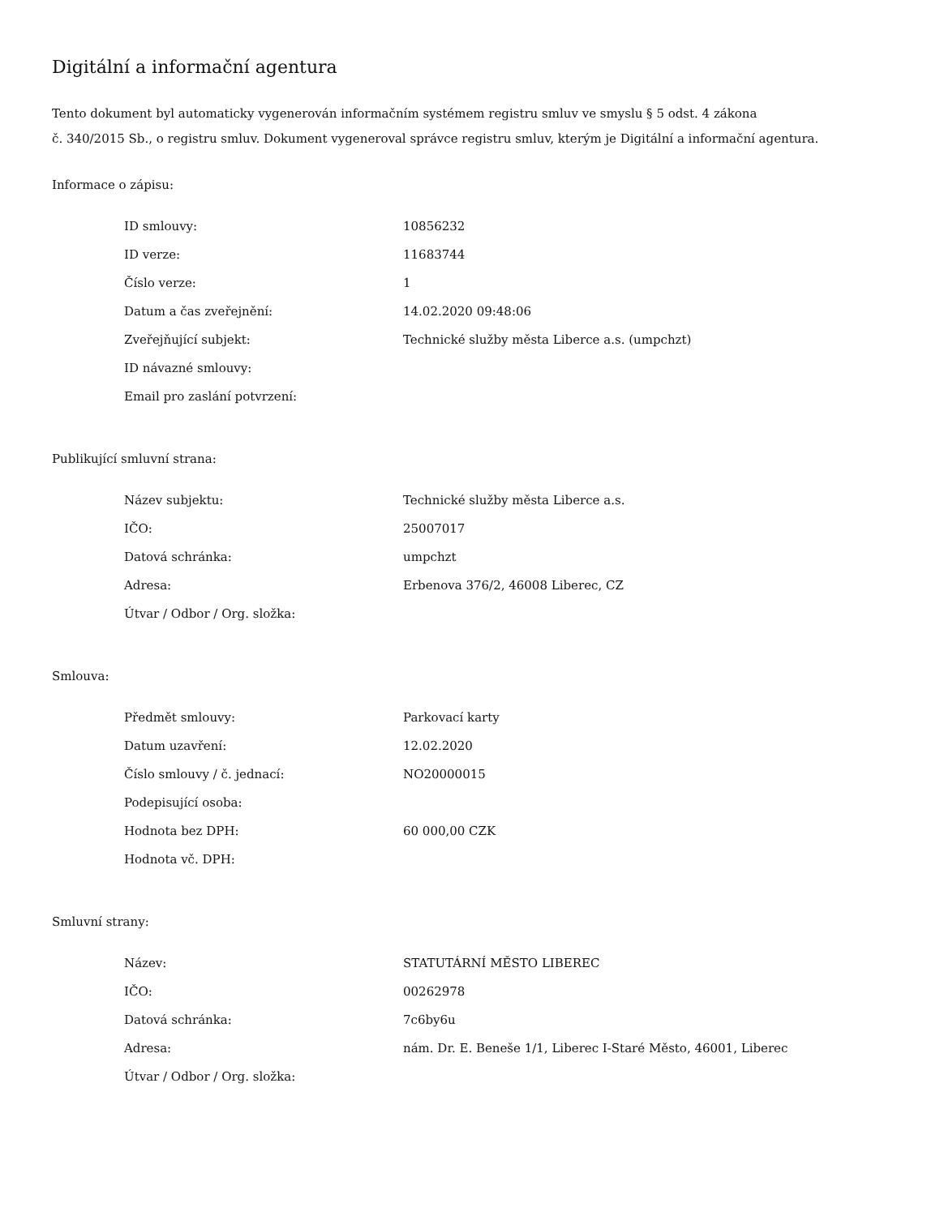Digitální a informační agentura
Tento dokument byl automaticky vygenerován informačním systémem registru smluv ve smyslu § 5 odst. 4 zákona
č. 340/2015 Sb., o registru smluv. Dokument vygeneroval správce registru smluv, kterým je Digitální a informační agentura.
Informace o zápisu:
| ID smlouvy: | 10856232 |
| ID verze: | 11683744 |
| Číslo verze: | 1 |
| Datum a čas zveřejnění: | 14.02.2020 09:48:06 |
| Zveřejňující subjekt: | Technické služby města Liberce a.s. (umpchzt) |
| ID návazné smlouvy: | |
| Email pro zaslání potvrzení: | |
Publikující smluvní strana:
| Název subjektu: | Technické služby města Liberce a.s. |
| IČO: | 25007017 |
| Datová schránka: | umpchzt |
| Adresa: | Erbenova 376/2, 46008 Liberec, CZ |
| Útvar / Odbor / Org. složka: | |
Smlouva:
| Předmět smlouvy: | Parkovací karty |
| Datum uzavření: | 12.02.2020 |
| Číslo smlouvy / č. jednací: | NO20000015 |
| Podepisující osoba: | |
| Hodnota bez DPH: | 60 000,00 CZK |
| Hodnota vč. DPH: | |
Smluvní strany:
| Název: | STATUTÁRNÍ MĚSTO LIBEREC |
| IČO: | 00262978 |
| Datová schránka: | 7c6by6u |
| Adresa: | nám. Dr. E. Beneše 1/1, Liberec I-Staré Město, 46001, Liberec |
| Útvar / Odbor / Org. složka: | |